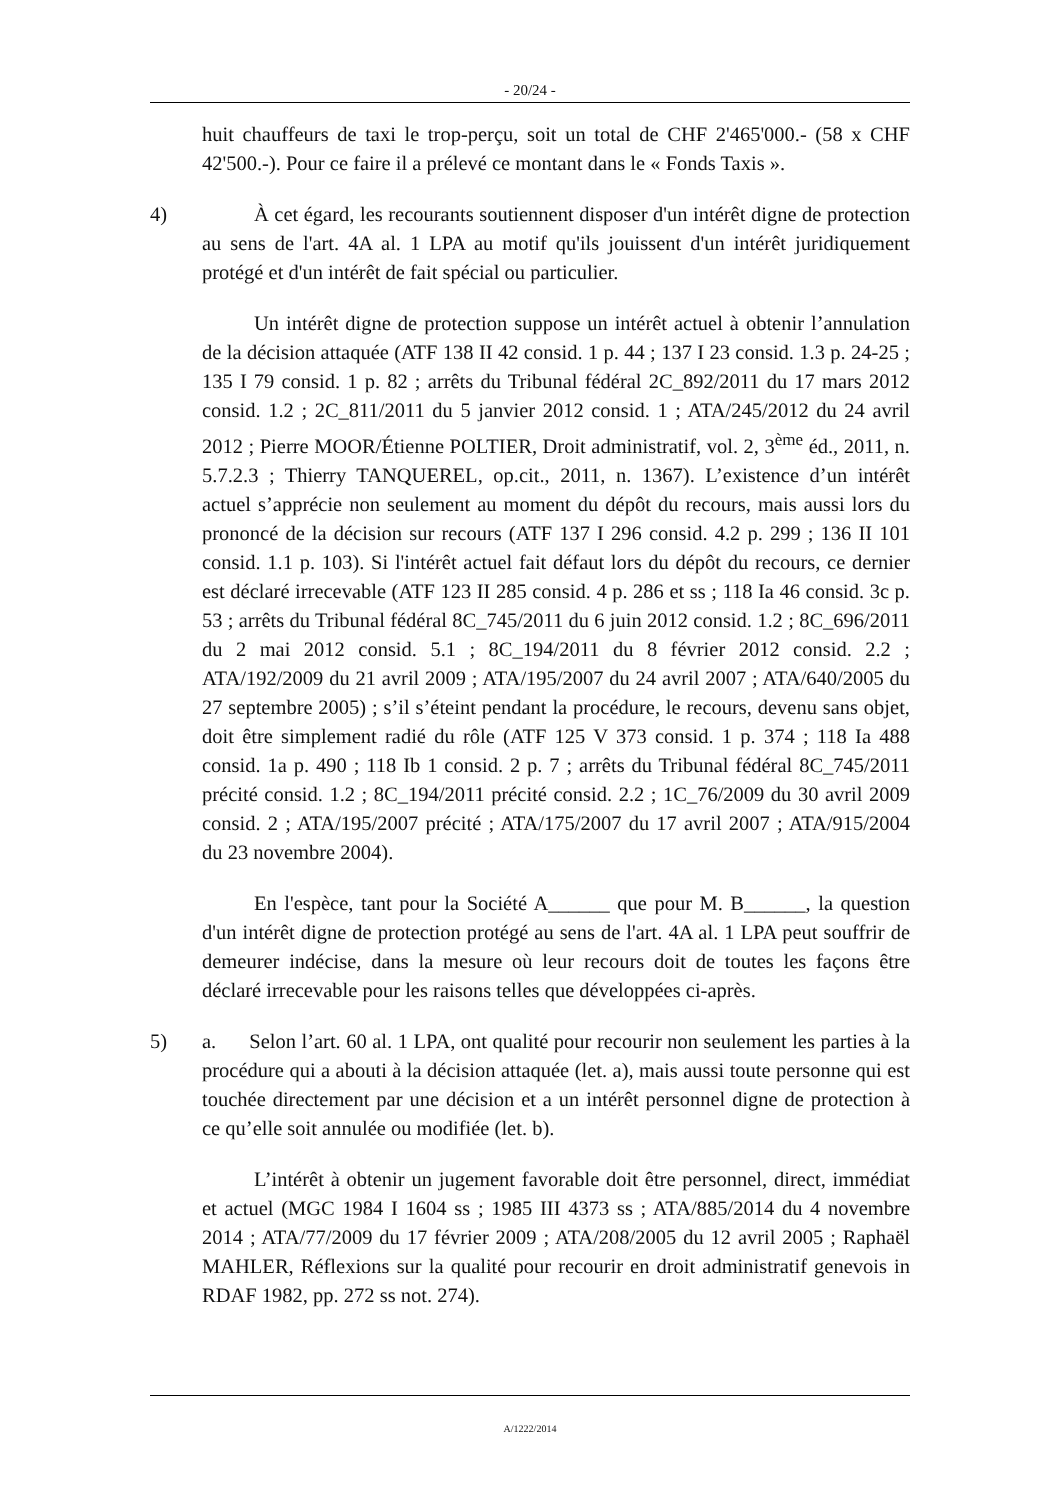- 20/24 -
huit chauffeurs de taxi le trop-perçu, soit un total de CHF 2'465'000.- (58 x CHF 42'500.-). Pour ce faire il a prélevé ce montant dans le « Fonds Taxis ».
4) À cet égard, les recourants soutiennent disposer d'un intérêt digne de protection au sens de l'art. 4A al. 1 LPA au motif qu'ils jouissent d'un intérêt juridiquement protégé et d'un intérêt de fait spécial ou particulier.
Un intérêt digne de protection suppose un intérêt actuel à obtenir l’annulation de la décision attaquée (ATF 138 II 42 consid. 1 p. 44 ; 137 I 23 consid. 1.3 p. 24-25 ; 135 I 79 consid. 1 p. 82 ; arrêts du Tribunal fédéral 2C_892/2011 du 17 mars 2012 consid. 1.2 ; 2C_811/2011 du 5 janvier 2012 consid. 1 ; ATA/245/2012 du 24 avril 2012 ; Pierre MOOR/Étienne POLTIER, Droit administratif, vol. 2, 3<sup>ème</sup> éd., 2011, n. 5.7.2.3 ; Thierry TANQUEREL, op.cit., 2011, n. 1367). L’existence d’un intérêt actuel s’apprécie non seulement au moment du dépôt du recours, mais aussi lors du prononcé de la décision sur recours (ATF 137 I 296 consid. 4.2 p. 299 ; 136 II 101 consid. 1.1 p. 103). Si l'intérêt actuel fait défaut lors du dépôt du recours, ce dernier est déclaré irrecevable (ATF 123 II 285 consid. 4 p. 286 et ss ; 118 Ia 46 consid. 3c p. 53 ; arrêts du Tribunal fédéral 8C_745/2011 du 6 juin 2012 consid. 1.2 ; 8C_696/2011 du 2 mai 2012 consid. 5.1 ; 8C_194/2011 du 8 février 2012 consid. 2.2 ; ATA/192/2009 du 21 avril 2009 ; ATA/195/2007 du 24 avril 2007 ; ATA/640/2005 du 27 septembre 2005) ; s’il s’éteint pendant la procédure, le recours, devenu sans objet, doit être simplement radié du rôle (ATF 125 V 373 consid. 1 p. 374 ; 118 Ia 488 consid. 1a p. 490 ; 118 Ib 1 consid. 2 p. 7 ; arrêts du Tribunal fédéral 8C_745/2011 précité consid. 1.2 ; 8C_194/2011 précité consid. 2.2 ; 1C_76/2009 du 30 avril 2009 consid. 2 ; ATA/195/2007 précité ; ATA/175/2007 du 17 avril 2007 ; ATA/915/2004 du 23 novembre 2004).
En l'espèce, tant pour la Société A______ que pour M. B______, la question d'un intérêt digne de protection protégé au sens de l'art. 4A al. 1 LPA peut souffrir de demeurer indécise, dans la mesure où leur recours doit de toutes les façons être déclaré irrecevable pour les raisons telles que développées ci-après.
5) a. Selon l’art. 60 al. 1 LPA, ont qualité pour recourir non seulement les parties à la procédure qui a abouti à la décision attaquée (let. a), mais aussi toute personne qui est touchée directement par une décision et a un intérêt personnel digne de protection à ce qu’elle soit annulée ou modifiée (let. b).
L’intérêt à obtenir un jugement favorable doit être personnel, direct, immédiat et actuel (MGC 1984 I 1604 ss ; 1985 III 4373 ss ; ATA/885/2014 du 4 novembre 2014 ; ATA/77/2009 du 17 février 2009 ; ATA/208/2005 du 12 avril 2005 ; Raphaël MAHLER, Réflexions sur la qualité pour recourir en droit administratif genevois in RDAF 1982, pp. 272 ss not. 274).
A/1222/2014